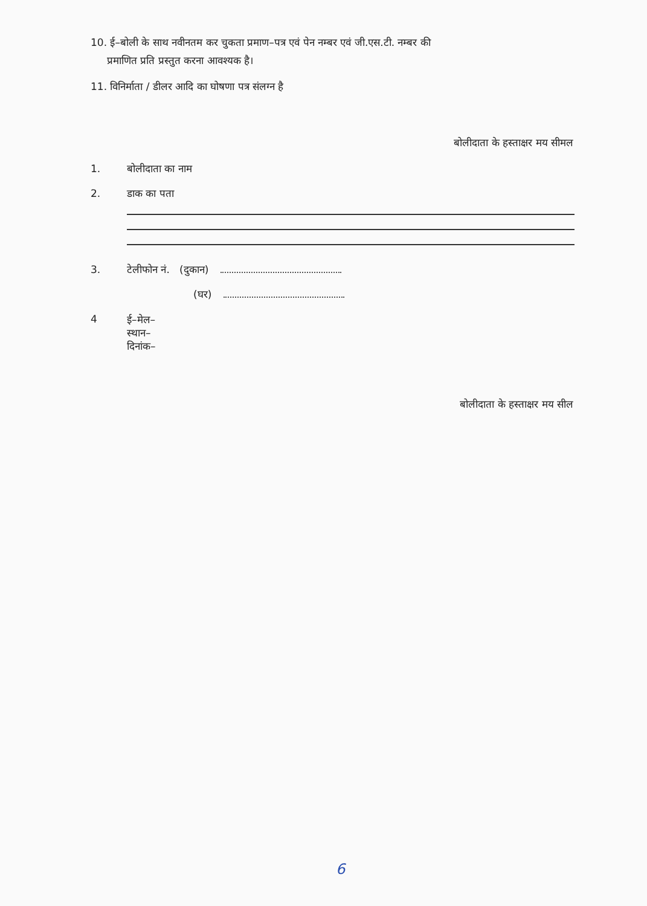10. ई–बोली के साथ नवीनतम कर चुकता प्रमाण–पत्र एवं पेन नम्बर एवं जी.एस.टी. नम्बर की
प्रमाणित प्रति प्रस्तुत करना आवश्यक है।
11. विनिर्माता / डीलर आदि का घोषणा पत्र संलग्न है
बोलीदाता के हस्ताक्षर मय सीमल
1. बोलीदाता का नाम
2. डाक का पता
3. टेलीफोन नं. (दुकान)
(घर)
4 ई–मेल–
स्थान–
दिनांक–
बोलीदाता के हस्ताक्षर मय सील
6